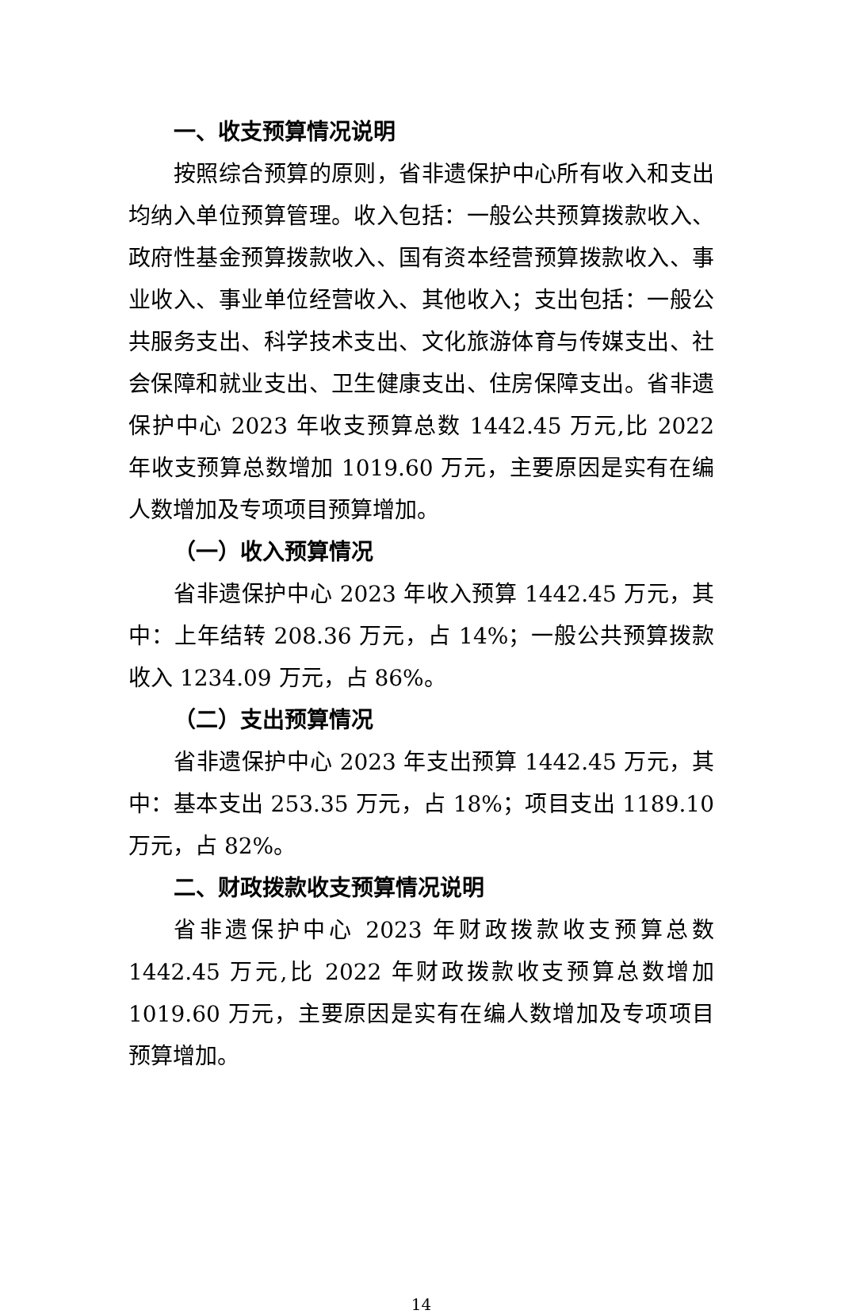一、收支预算情况说明
按照综合预算的原则，省非遗保护中心所有收入和支出均纳入单位预算管理。收入包括：一般公共预算拨款收入、政府性基金预算拨款收入、国有资本经营预算拨款收入、事业收入、事业单位经营收入、其他收入；支出包括：一般公共服务支出、科学技术支出、文化旅游体育与传媒支出、社会保障和就业支出、卫生健康支出、住房保障支出。省非遗保护中心 2023 年收支预算总数 1442.45 万元,比 2022 年收支预算总数增加 1019.60 万元，主要原因是实有在编人数增加及专项项目预算增加。
（一）收入预算情况
省非遗保护中心 2023 年收入预算 1442.45 万元，其中：上年结转 208.36 万元，占 14%；一般公共预算拨款收入 1234.09 万元，占 86%。
（二）支出预算情况
省非遗保护中心 2023 年支出预算 1442.45 万元，其中：基本支出 253.35 万元，占 18%；项目支出 1189.10 万元，占 82%。
二、财政拨款收支预算情况说明
省非遗保护中心 2023 年财政拨款收支预算总数 1442.45 万元,比 2022 年财政拨款收支预算总数增加 1019.60 万元，主要原因是实有在编人数增加及专项项目预算增加。
14